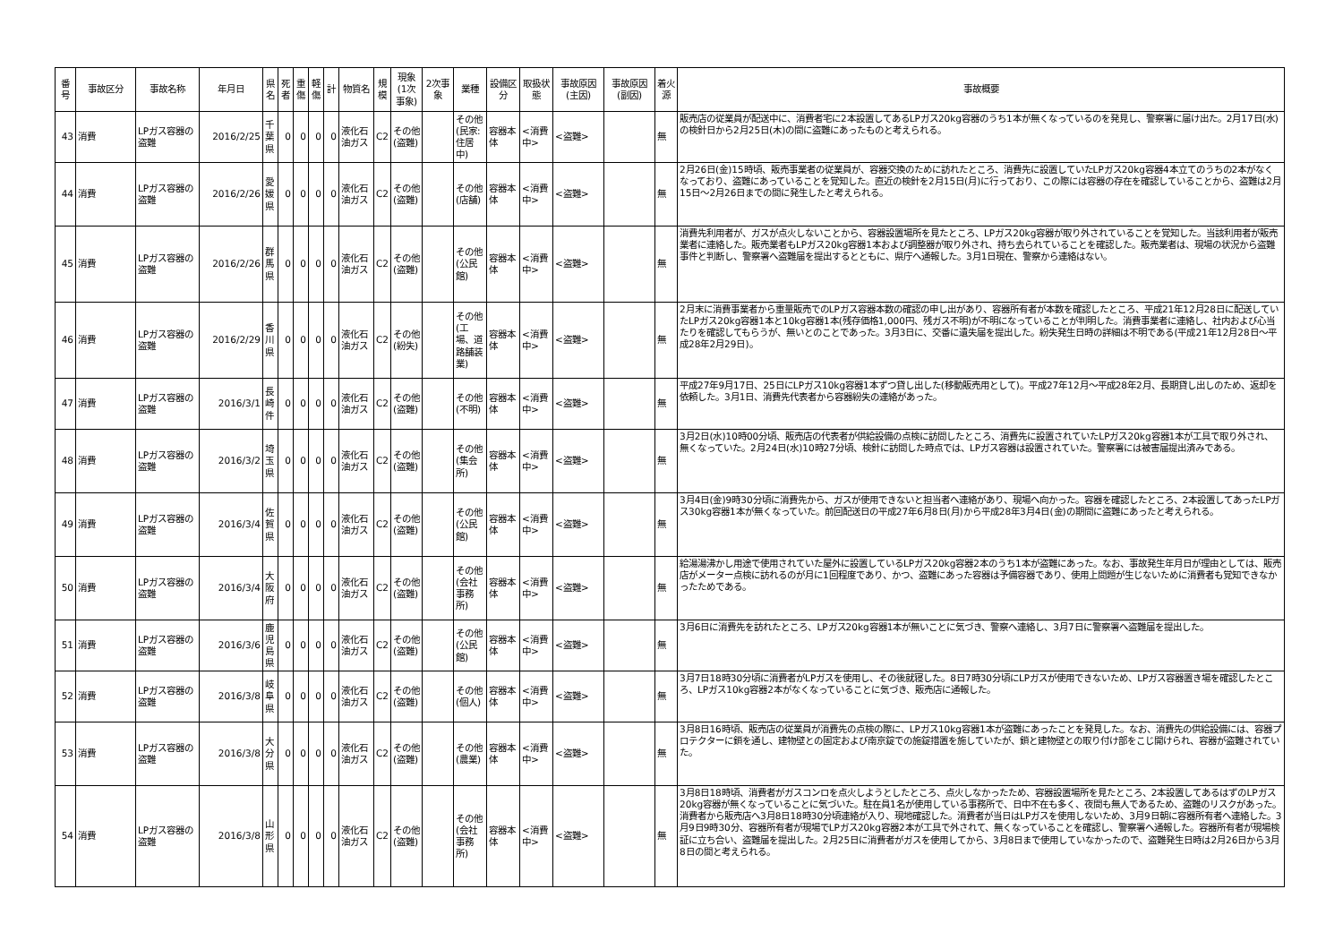| 番号 | 事故区分 | 事故名称 | 年月日 | 県名 | 死者 | 重傷 | 軽傷 | 計 | 物質名 | 規模 | 現象(1次事象) | 2次事象 | 業種 | 設備区分 | 取扱状態 | 事故原因(主因) | 事故原因(副因) | 着火源 | 事故概要 |
| --- | --- | --- | --- | --- | --- | --- | --- | --- | --- | --- | --- | --- | --- | --- | --- | --- | --- | --- | --- |
| 43 | 消費 | LPガス容器の盗難 | 2016/2/25 | 千葉県 | 0 | 0 | 0 | 0 | 液化石油ガス | C2 | その他(盗難) | | その他(民家:住居中) | 容器本体 | <消費中> | <盗難> | | 無 | 販売店の従業員が配送中に、消費者宅に2本設置してあるLPガス20kg容器のうち1本が無くなっているのを発見し、警察署に届け出た。2月17日(水)の検針日から2月25日(木)の間に盗難にあったものと考えられる。 |
| 44 | 消費 | LPガス容器の盗難 | 2016/2/26 | 愛媛県 | 0 | 0 | 0 | 0 | 液化石油ガス | C2 | その他(盗難) | | その他(店舗) | 容器本体 | <消費中> | <盗難> | | 無 | 2月26日(金)15時頃、販売事業者の従業員が、容器交換のために訪れたところ、消費先に設置していたLPガス20kg容器4本立てのうちの2本がなくなっており、盗難にあっていることを覚知した。直近の検針を2月15日(月)に行っており、この際には容器の存在を確認していることから、盗難は2月15日～2月26日までの間に発生したと考えられる。 |
| 45 | 消費 | LPガス容器の盗難 | 2016/2/26 | 群馬県 | 0 | 0 | 0 | 0 | 液化石油ガス | C2 | その他(盗難) | | その他(公民館) | 容器本体 | <消費中> | <盗難> | | 無 | 消費先利用者が、ガスが点火しないことから、容器設置場所を見たところ、LPガス20kg容器が取り外されていることを覚知した。当該利用者が販売業者に連絡した。販売業者もLPガス20kg容器1本および調整器が取り外され、持ち去られていることを確認した。販売業者は、現場の状況から盗難事件と判断し、警察署へ盗難届を提出するとともに、県庁へ通報した。3月1日現在、警察から連絡はない。 |
| 46 | 消費 | LPガス容器の盗難 | 2016/2/29 | 香川県 | 0 | 0 | 0 | 0 | 液化石油ガス | C2 | その他(紛失) | | その他(工場、道路舗装業) | 容器本体 | <消費中> | <盗難> | | 無 | 2月末に消費事業者から重量販売でのLPガス容器本数の確認の申し出があり、容器所有者が本数を確認したところ、平成21年12月28日に配送していたLPガス20kg容器1本と10kg容器1本(残存価格1,000円、残ガス不明)が不明になっていることが判明した。消費事業者に連絡し、社内および心当たりを確認してもらうが、無いとのことであった。3月3日に、交番に遺失届を提出した。紛失発生日時の詳細は不明である(平成21年12月28日～平成28年2月29日)。 |
| 47 | 消費 | LPガス容器の盗難 | 2016/3/1 | 長崎件 | 0 | 0 | 0 | 0 | 液化石油ガス | C2 | その他(盗難) | | その他(不明) | 容器本体 | <消費中> | <盗難> | | 無 | 平成27年9月17日、25日にLPガス10kg容器1本ずつ貸し出した(移動販売用として)。平成27年12月～平成28年2月、長期貸し出しのため、返却を依頼した。3月1日、消費先代表者から容器紛失の連絡があった。 |
| 48 | 消費 | LPガス容器の盗難 | 2016/3/2 | 埼玉県 | 0 | 0 | 0 | 0 | 液化石油ガス | C2 | その他(盗難) | | その他(集会所) | 容器本体 | <消費中> | <盗難> | | 無 | 3月2日(水)10時00分頃、販売店の代表者が供給設備の点検に訪問したところ、消費先に設置されていたLPガス20kg容器1本が工具で取り外され、無くなっていた。2月24日(水)10時27分頃、検針に訪問した時点では、LPガス容器は設置されていた。警察署には被害届提出済みである。 |
| 49 | 消費 | LPガス容器の盗難 | 2016/3/4 | 佐賀県 | 0 | 0 | 0 | 0 | 液化石油ガス | C2 | その他(盗難) | | その他(公民館) | 容器本体 | <消費中> | <盗難> | | 無 | 3月4日(金)9時30分頃に消費先から、ガスが使用できないと担当者へ連絡があり、現場へ向かった。容器を確認したところ、2本設置してあったLPガス30kg容器1本が無くなっていた。前回配送日の平成27年6月8日(月)から平成28年3月4日(金)の期間に盗難にあったと考えられる。 |
| 50 | 消費 | LPガス容器の盗難 | 2016/3/4 | 大阪府 | 0 | 0 | 0 | 0 | 液化石油ガス | C2 | その他(盗難) | | その他(会社事務所) | 容器本体 | <消費中> | <盗難> | | 無 | 給湯湯沸かし用途で使用されていた屋外に設置しているLPガス20kg容器2本のうち1本が盗難にあった。なお、事故発生年月日が理由としては、販売店がメーター点検に訪れるのが月に1回程度であり、かつ、盗難にあった容器は予備容器であり、使用上問題が生じないために消費者も覚知できなかったためである。 |
| 51 | 消費 | LPガス容器の盗難 | 2016/3/6 | 鹿児島県 | 0 | 0 | 0 | 0 | 液化石油ガス | C2 | その他(盗難) | | その他(公民館) | 容器本体 | <消費中> | <盗難> | | 無 | 3月6日に消費先を訪れたところ、LPガス20kg容器1本が無いことに気づき、警察へ連絡し、3月7日に警察署へ盗難届を提出した。 |
| 52 | 消費 | LPガス容器の盗難 | 2016/3/8 | 岐阜県 | 0 | 0 | 0 | 0 | 液化石油ガス | C2 | その他(盗難) | | その他(個人) | 容器本体 | <消費中> | <盗難> | | 無 | 3月7日18時30分頃に消費者がLPガスを使用し、その後就寝した。8日7時30分頃にLPガスが使用できないため、LPガス容器置き場を確認したところ、LPガス10kg容器2本がなくなっていることに気づき、販売店に通報した。 |
| 53 | 消費 | LPガス容器の盗難 | 2016/3/8 | 大分県 | 0 | 0 | 0 | 0 | 液化石油ガス | C2 | その他(盗難) | | その他(農業) | 容器本体 | <消費中> | <盗難> | | 無 | 3月8日16時頃、販売店の従業員が消費先の点検の際に、LPガス10kg容器1本が盗難にあったことを発見した。なお、消費先の供給設備には、容器プロテクターに鎖を通し、建物壁との固定および南京錠での施錠措置を施していたが、鎖と建物壁との取り付け部をこじ開けられ、容器が盗難されていた。 |
| 54 | 消費 | LPガス容器の盗難 | 2016/3/8 | 山形県 | 0 | 0 | 0 | 0 | 液化石油ガス | C2 | その他(盗難) | | その他(会社事務所) | 容器本体 | <消費中> | <盗難> | | 無 | 3月8日18時頃、消費者がガスコンロを点火しようとしたところ、点火しなかったため、容器設置場所を見たところ、2本設置してあるはずのLPガス20kg容器が無くなっていることに気づいた。駐在員1名が使用している事務所で、日中不在も多く、夜間も無人であるため、盗難のリスクがあった。消費者から販売店へ3月8日18時30分頃連絡が入り、現地確認した。消費者が当日はLPガスを使用しないため、3月9日朝に容器所有者へ連絡した。3月9日9時30分、容器所有者が現場でLPガス20kg容器2本が工具で外されて、無くなっていることを確認し、警察署へ通報した。容器所有者が現場検証に立ち合い、盗難届を提出した。2月25日に消費者がガスを使用してから、3月8日まで使用していなかったので、盗難発生日時は2月26日から3月8日の間と考えられる。 |